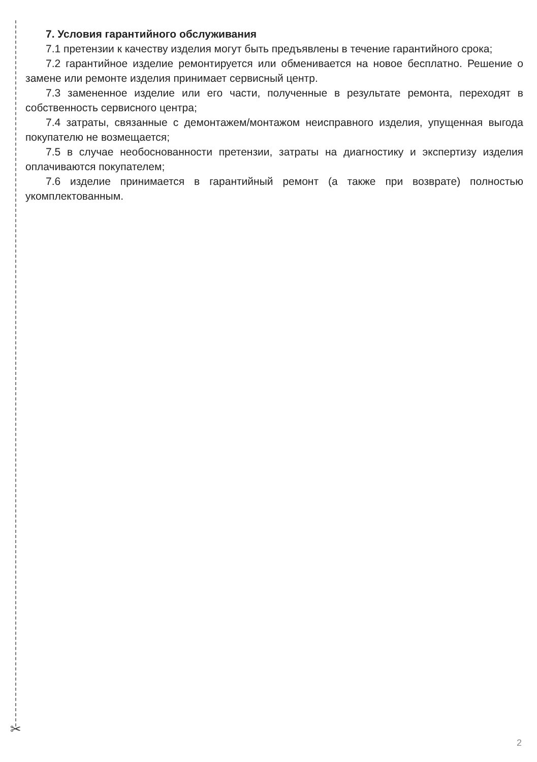✂
7. Условия гарантийного обслуживания
7.1 претензии к качеству изделия могут быть предъявлены в течение гарантийного срока;
7.2 гарантийное изделие ремонтируется или обменивается на новое бесплатно. Решение о замене или ремонте изделия принимает сервисный центр.
7.3 замененное изделие или его части, полученные в результате ремонта, переходят в собственность сервисного центра;
7.4 затраты, связанные с демонтажем/монтажом неисправного изделия, упущенная выгода покупателю не возмещается;
7.5 в случае необоснованности претензии, затраты на диагностику и экспертизу изделия оплачиваются покупателем;
7.6 изделие принимается в гарантийный ремонт (а также при возврате) полностью укомплектованным.
2